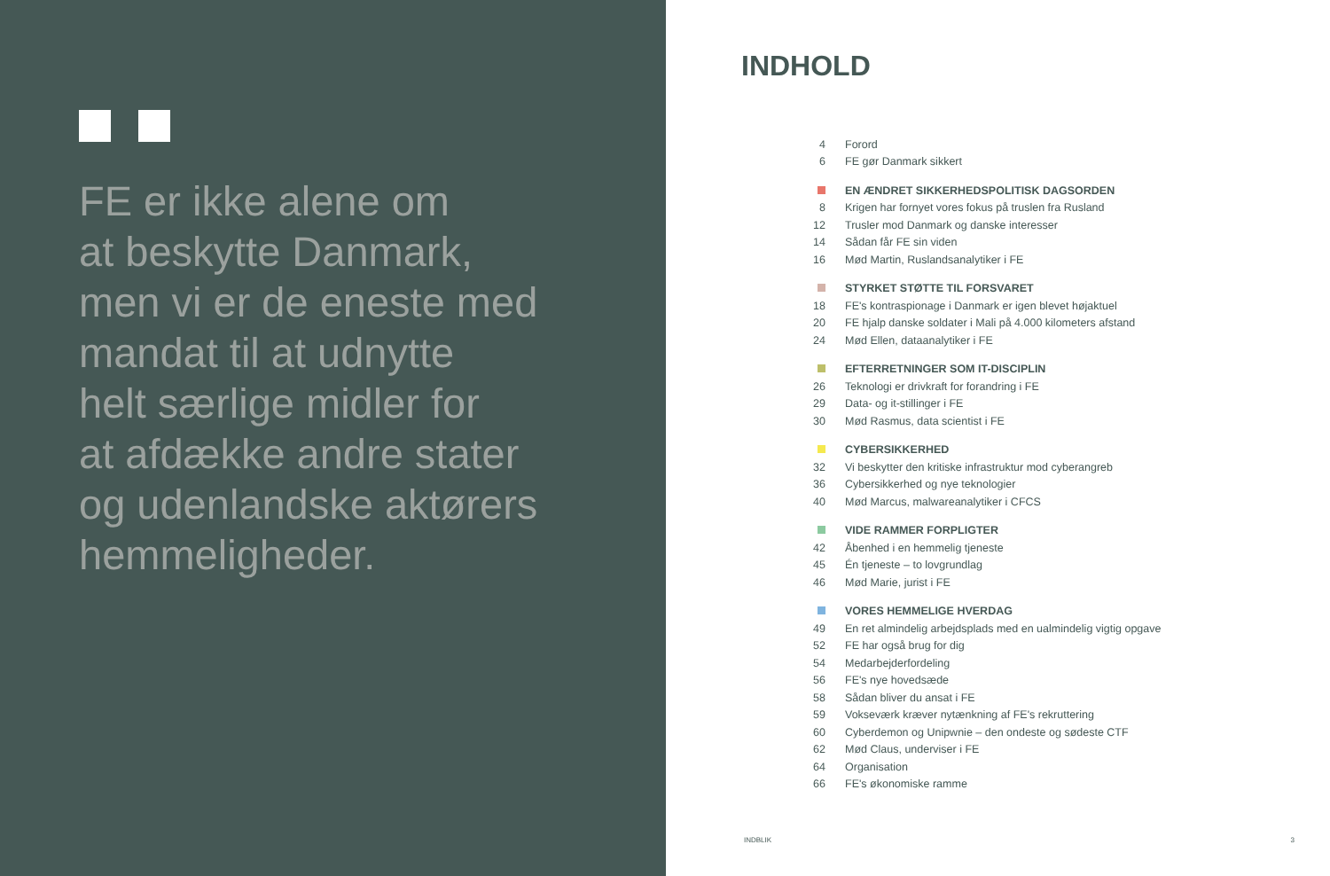FE er ikke alene om
at beskytte Danmark,
men vi er de eneste med
mandat til at udnytte
helt særlige midler for
at afdække andre stater
og udenlandske aktørers
hemmeligheder.
INDHOLD
| 4 | Forord |
| 6 | FE gør Danmark sikkert |
| | EN ÆNDRET SIKKERHEDSPOLITISK DAGSORDEN |
| 8 | Krigen har fornyet vores fokus på truslen fra Rusland |
| 12 | Trusler mod Danmark og danske interesser |
| 14 | Sådan får FE sin viden |
| 16 | Mød Martin, Ruslandsanalytiker i FE |
| | STYRKET STØTTE TIL FORSVARET |
| 18 | FE's kontraspionage i Danmark er igen blevet højaktuel |
| 20 | FE hjalp danske soldater i Mali på 4.000 kilometers afstand |
| 24 | Mød Ellen, dataanalytiker i FE |
| | EFTERRETNINGER SOM IT-DISCIPLIN |
| 26 | Teknologi er drivkraft for forandring i FE |
| 29 | Data- og it-stillinger i FE |
| 30 | Mød Rasmus, data scientist i FE |
| | CYBERSIKKERHED |
| 32 | Vi beskytter den kritiske infrastruktur mod cyberangreb |
| 36 | Cybersikkerhed og nye teknologier |
| 40 | Mød Marcus, malwareanalytiker i CFCS |
| | VIDE RAMMER FORPLIGTER |
| 42 | Åbenhed i en hemmelig tjeneste |
| 45 | Én tjeneste – to lovgrundlag |
| 46 | Mød Marie, jurist i FE |
| | VORES HEMMELIGE HVERDAG |
| 49 | En ret almindelig arbejdsplads med en ualmindelig vigtig opgave |
| 52 | FE har også brug for dig |
| 54 | Medarbejderfordeling |
| 56 | FE's nye hovedsæde |
| 58 | Sådan bliver du ansat i FE |
| 59 | Vokseværk kræver nytænkning af FE's rekruttering |
| 60 | Cyberdemon og Unipwnie – den ondeste og sødeste CTF |
| 62 | Mød Claus, underviser i FE |
| 64 | Organisation |
| 66 | FE's økonomiske ramme |
INDBLIK 3